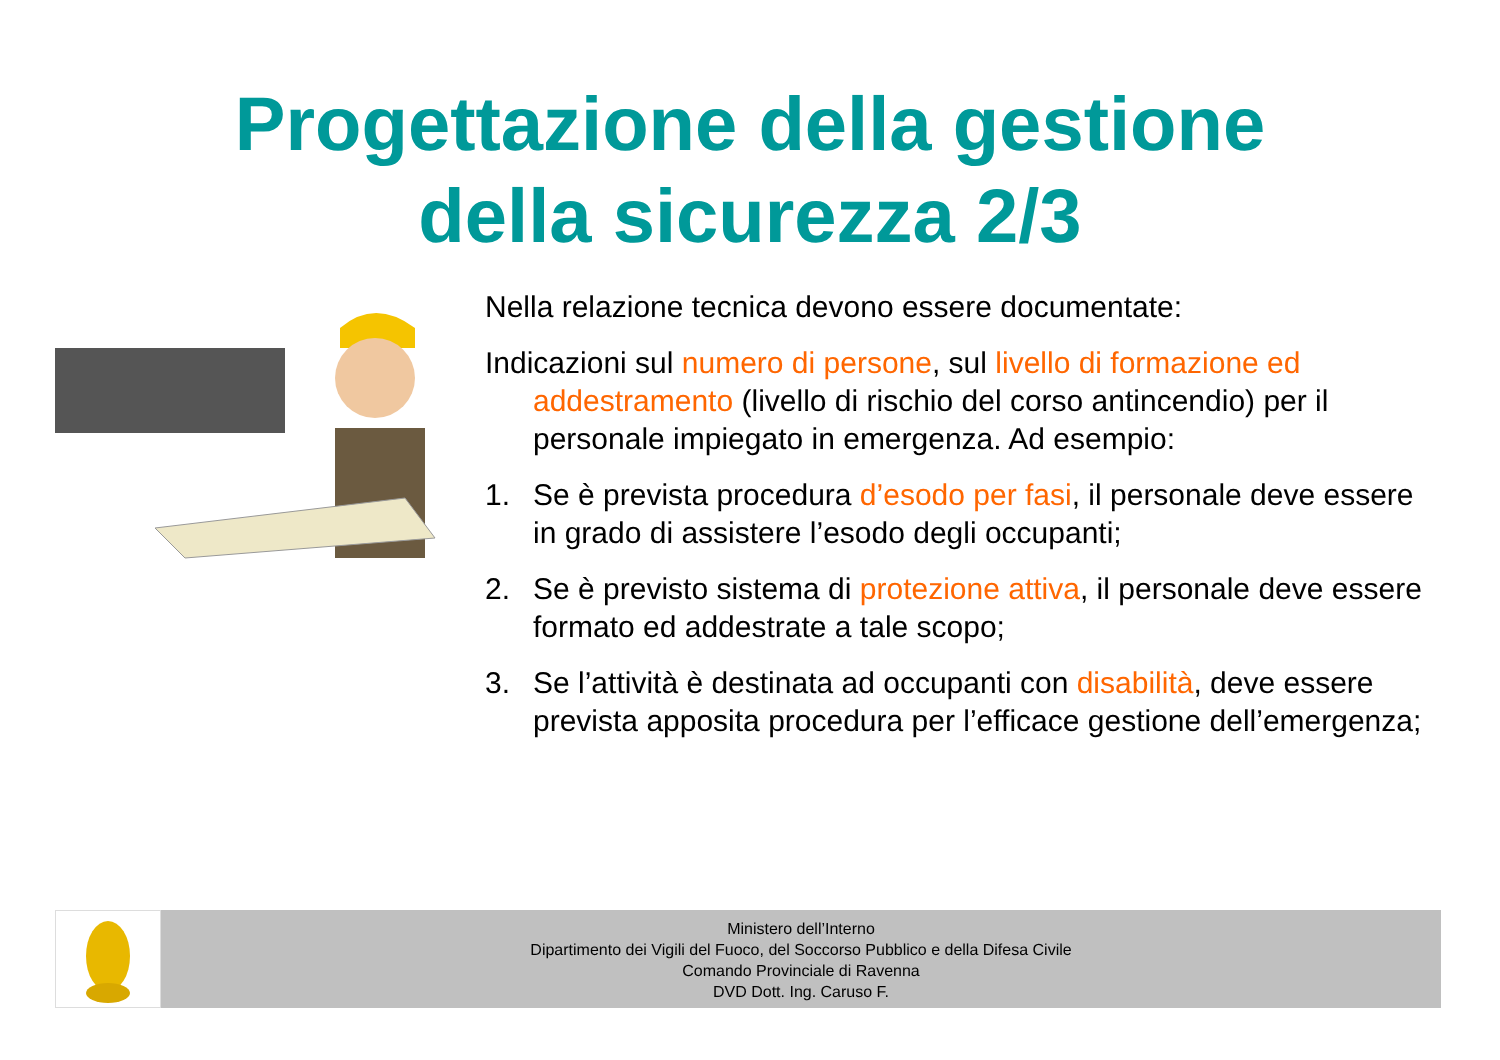Progettazione della gestione
della sicurezza 2/3
Nella relazione tecnica devono essere documentate:
Indicazioni sul numero di persone, sul livello di formazione ed addestramento (livello di rischio del corso antincendio) per il personale impiegato in emergenza. Ad esempio:
1. Se è prevista procedura d’esodo per fasi, il personale deve essere in grado di assistere l’esodo degli occupanti;
2. Se è previsto sistema di protezione attiva, il personale deve essere formato ed addestrate a tale scopo;
3. Se l’attività è destinata ad occupanti con disabilità, deve essere prevista apposita procedura per l’efficace gestione dell’emergenza;
Ministero dell’Interno
Dipartimento dei Vigili del Fuoco, del Soccorso Pubblico e della Difesa Civile
Comando Provinciale di Ravenna
DVD Dott. Ing. Caruso F.